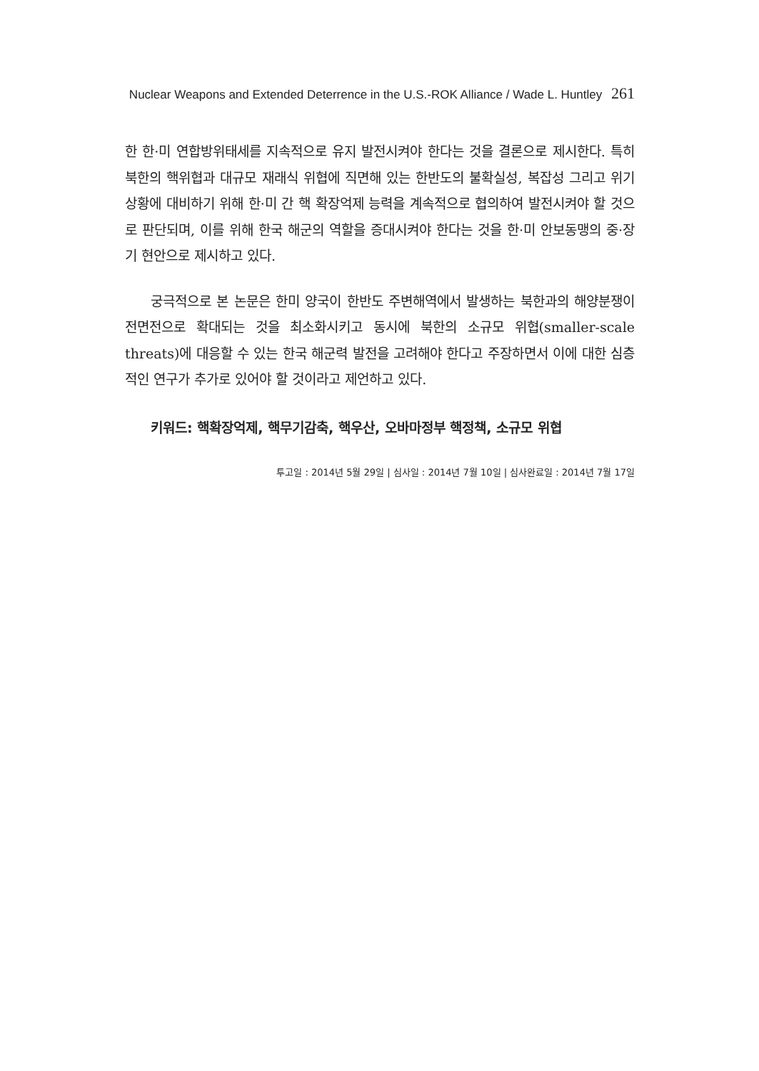Nuclear Weapons and Extended Deterrence in the U.S.-ROK Alliance / Wade L. Huntley 261
한 한·미 연합방위태세를 지속적으로 유지 발전시켜야 한다는 것을 결론으로 제시한다. 특히 북한의 핵위협과 대규모 재래식 위협에 직면해 있는 한반도의 불확실성, 복잡성 그리고 위기상황에 대비하기 위해 한·미 간 핵 확장억제 능력을 계속적으로 협의하여 발전시켜야 할 것으로 판단되며, 이를 위해 한국 해군의 역할을 증대시켜야 한다는 것을 한·미 안보동맹의 중·장기 현안으로 제시하고 있다.
궁극적으로 본 논문은 한미 양국이 한반도 주변해역에서 발생하는 북한과의 해양분쟁이 전면전으로 확대되는 것을 최소화시키고 동시에 북한의 소규모 위협(smaller-scale threats)에 대응할 수 있는 한국 해군력 발전을 고려해야 한다고 주장하면서 이에 대한 심층적인 연구가 추가로 있어야 할 것이라고 제언하고 있다.
키워드: 핵확장억제, 핵무기감축, 핵우산, 오바마정부 핵정책, 소규모 위협
투고일 : 2014년 5월 29일 | 심사일 : 2014년 7월 10일 | 심사완료일 : 2014년 7월 17일